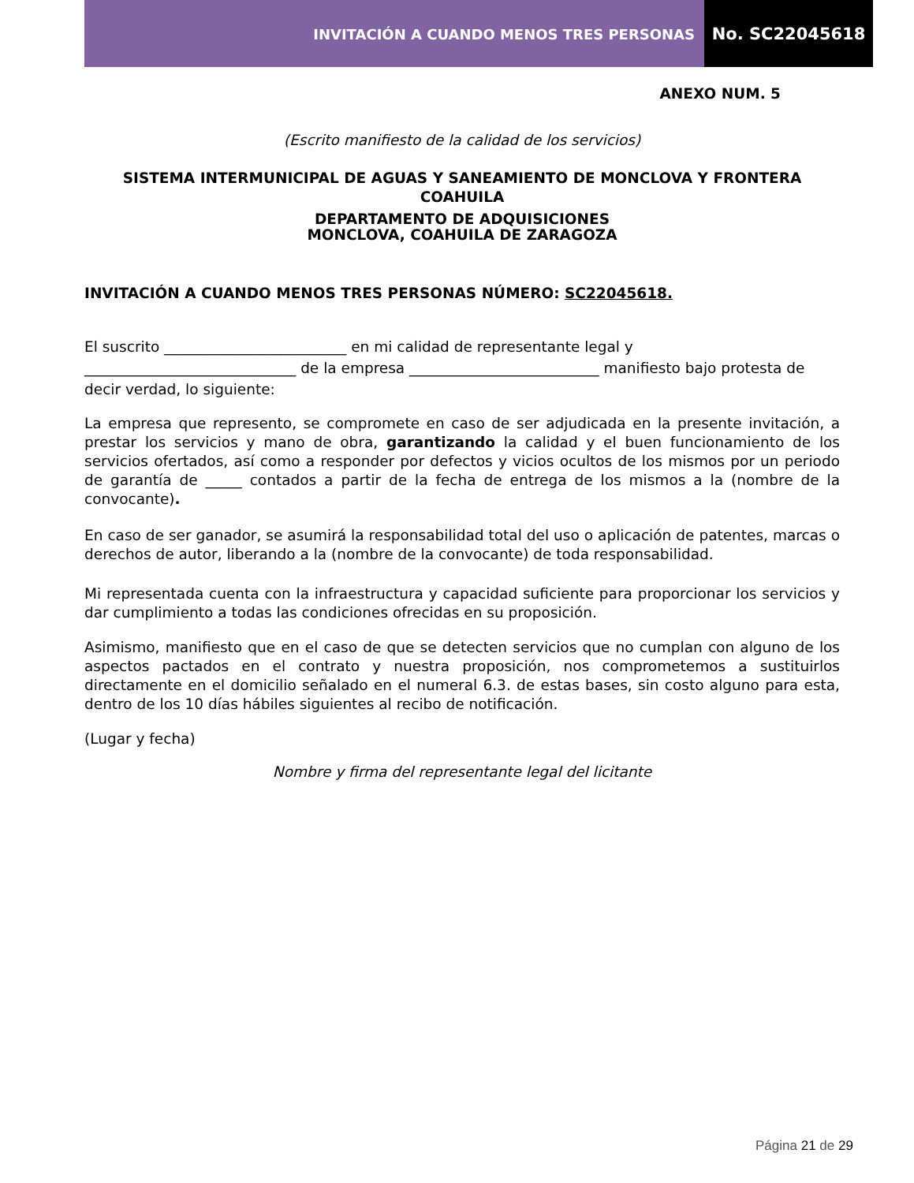INVITACIÓN A CUANDO MENOS TRES PERSONAS
No. SC22045618
ANEXO NUM. 5
(Escrito manifiesto de la calidad de los servicios)
SISTEMA INTERMUNICIPAL DE AGUAS Y SANEAMIENTO DE MONCLOVA Y FRONTERA COAHUILA
DEPARTAMENTO DE ADQUISICIONES
MONCLOVA, COAHUILA DE ZARAGOZA
INVITACIÓN A CUANDO MENOS TRES PERSONAS NÚMERO: SC22045618.
El suscrito _________________________ en mi calidad de representante legal y _____________________________ de la empresa __________________________ manifiesto bajo protesta de decir verdad, lo siguiente:
La empresa que represento, se compromete en caso de ser adjudicada en la presente invitación, a prestar los servicios y mano de obra, garantizando la calidad y el buen funcionamiento de los servicios ofertados, así como a responder por defectos y vicios ocultos de los mismos por un periodo de garantía de _____ contados a partir de la fecha de entrega de los mismos a la (nombre de la convocante).
En caso de ser ganador, se asumirá la responsabilidad total del uso o aplicación de patentes, marcas o derechos de autor, liberando a la (nombre de la convocante) de toda responsabilidad.
Mi representada cuenta con la infraestructura y capacidad suficiente para proporcionar los servicios y dar cumplimiento a todas las condiciones ofrecidas en su proposición.
Asimismo, manifiesto que en el caso de que se detecten servicios que no cumplan con alguno de los aspectos pactados en el contrato y nuestra proposición, nos comprometemos a sustituirlos directamente en el domicilio señalado en el numeral 6.3. de estas bases, sin costo alguno para esta, dentro de los 10 días hábiles siguientes al recibo de notificación.
(Lugar y fecha)
Nombre y firma del representante legal del licitante
Página 21 de 29